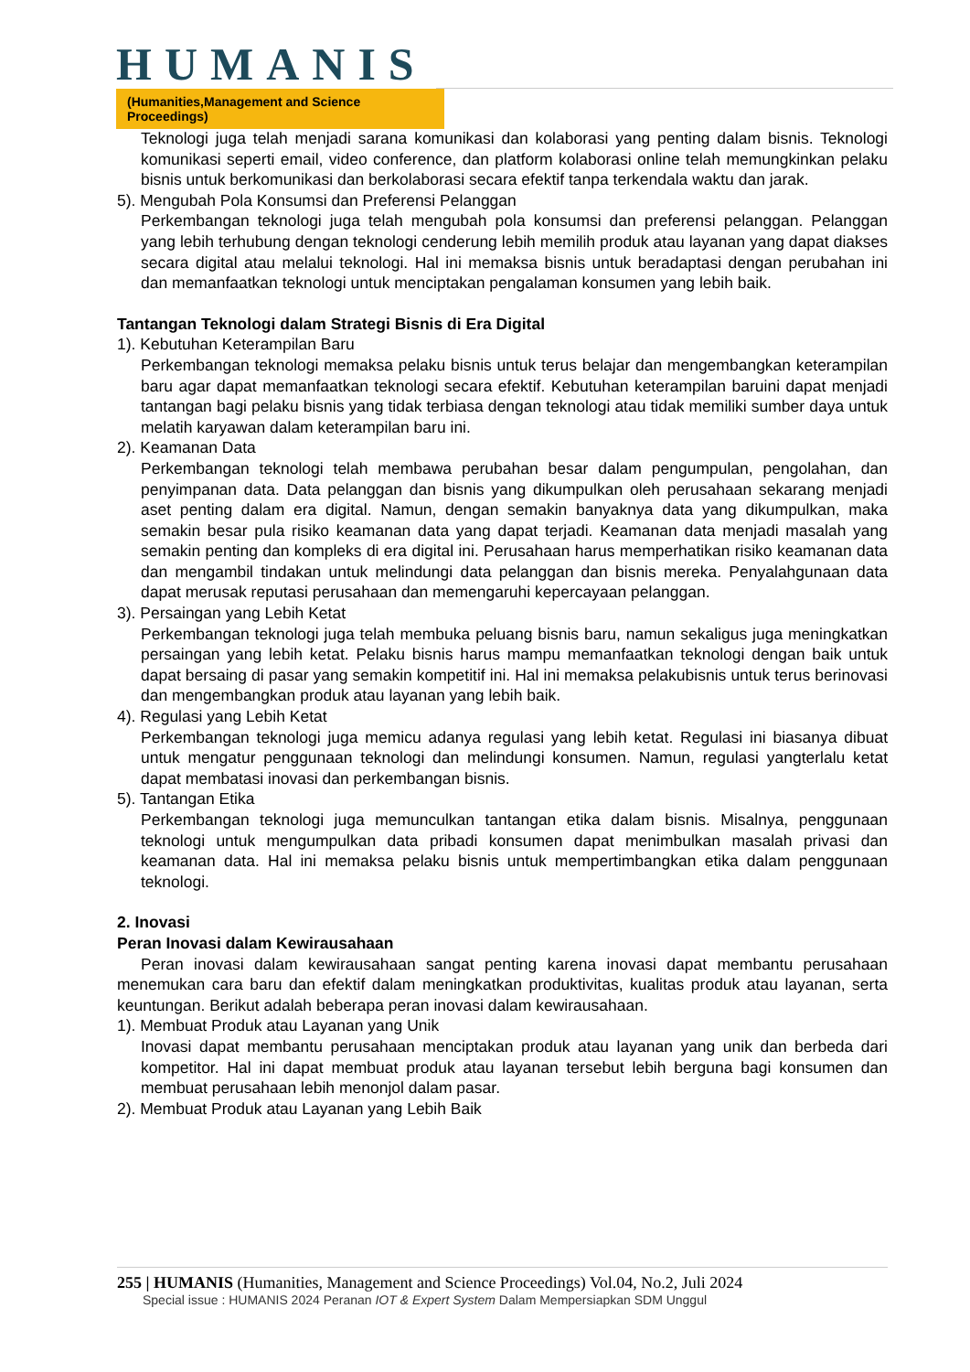HUMANIS
(Humanities,Management and Science Proceedings)
Teknologi juga telah menjadi sarana komunikasi dan kolaborasi yang penting dalam bisnis. Teknologi komunikasi seperti email, video conference, dan platform kolaborasi online telah memungkinkan pelaku bisnis untuk berkomunikasi dan berkolaborasi secara efektif tanpa terkendala waktu dan jarak.
5). Mengubah Pola Konsumsi dan Preferensi Pelanggan
Perkembangan teknologi juga telah mengubah pola konsumsi dan preferensi pelanggan. Pelanggan yang lebih terhubung dengan teknologi cenderung lebih memilih produk atau layanan yang dapat diakses secara digital atau melalui teknologi. Hal ini memaksa bisnis untuk beradaptasi dengan perubahan ini dan memanfaatkan teknologi untuk menciptakan pengalaman konsumen yang lebih baik.
Tantangan Teknologi dalam Strategi Bisnis di Era Digital
1). Kebutuhan Keterampilan Baru
Perkembangan teknologi memaksa pelaku bisnis untuk terus belajar dan mengembangkan keterampilan baru agar dapat memanfaatkan teknologi secara efektif. Kebutuhan keterampilan baruini dapat menjadi tantangan bagi pelaku bisnis yang tidak terbiasa dengan teknologi atau tidak memiliki sumber daya untuk melatih karyawan dalam keterampilan baru ini.
2). Keamanan Data
Perkembangan teknologi telah membawa perubahan besar dalam pengumpulan, pengolahan, dan penyimpanan data. Data pelanggan dan bisnis yang dikumpulkan oleh perusahaan sekarang menjadi aset penting dalam era digital. Namun, dengan semakin banyaknya data yang dikumpulkan, maka semakin besar pula risiko keamanan data yang dapat terjadi. Keamanan data menjadi masalah yang semakin penting dan kompleks di era digital ini. Perusahaan harus memperhatikan risiko keamanan data dan mengambil tindakan untuk melindungi data pelanggan dan bisnis mereka. Penyalahgunaan data dapat merusak reputasi perusahaan dan memengaruhi kepercayaan pelanggan.
3). Persaingan yang Lebih Ketat
Perkembangan teknologi juga telah membuka peluang bisnis baru, namun sekaligus juga meningkatkan persaingan yang lebih ketat. Pelaku bisnis harus mampu memanfaatkan teknologi dengan baik untuk dapat bersaing di pasar yang semakin kompetitif ini. Hal ini memaksa pelakubisnis untuk terus berinovasi dan mengembangkan produk atau layanan yang lebih baik.
4). Regulasi yang Lebih Ketat
Perkembangan teknologi juga memicu adanya regulasi yang lebih ketat. Regulasi ini biasanya dibuat untuk mengatur penggunaan teknologi dan melindungi konsumen. Namun, regulasi yangterlalu ketat dapat membatasi inovasi dan perkembangan bisnis.
5). Tantangan Etika
Perkembangan teknologi juga memunculkan tantangan etika dalam bisnis. Misalnya, penggunaan teknologi untuk mengumpulkan data pribadi konsumen dapat menimbulkan masalah privasi dan keamanan data. Hal ini memaksa pelaku bisnis untuk mempertimbangkan etika dalam penggunaan teknologi.
2. Inovasi
Peran Inovasi dalam Kewirausahaan
Peran inovasi dalam kewirausahaan sangat penting karena inovasi dapat membantu perusahaan menemukan cara baru dan efektif dalam meningkatkan produktivitas, kualitas produk atau layanan, serta keuntungan. Berikut adalah beberapa peran inovasi dalam kewirausahaan.
1). Membuat Produk atau Layanan yang Unik
Inovasi dapat membantu perusahaan menciptakan produk atau layanan yang unik dan berbeda dari kompetitor. Hal ini dapat membuat produk atau layanan tersebut lebih berguna bagi konsumen dan membuat perusahaan lebih menonjol dalam pasar.
2). Membuat Produk atau Layanan yang Lebih Baik
255 | HUMANIS (Humanities, Management and Science Proceedings) Vol.04, No.2, Juli 2024
Special issue : HUMANIS 2024 Peranan IOT & Expert System Dalam Mempersiapkan SDM Unggul